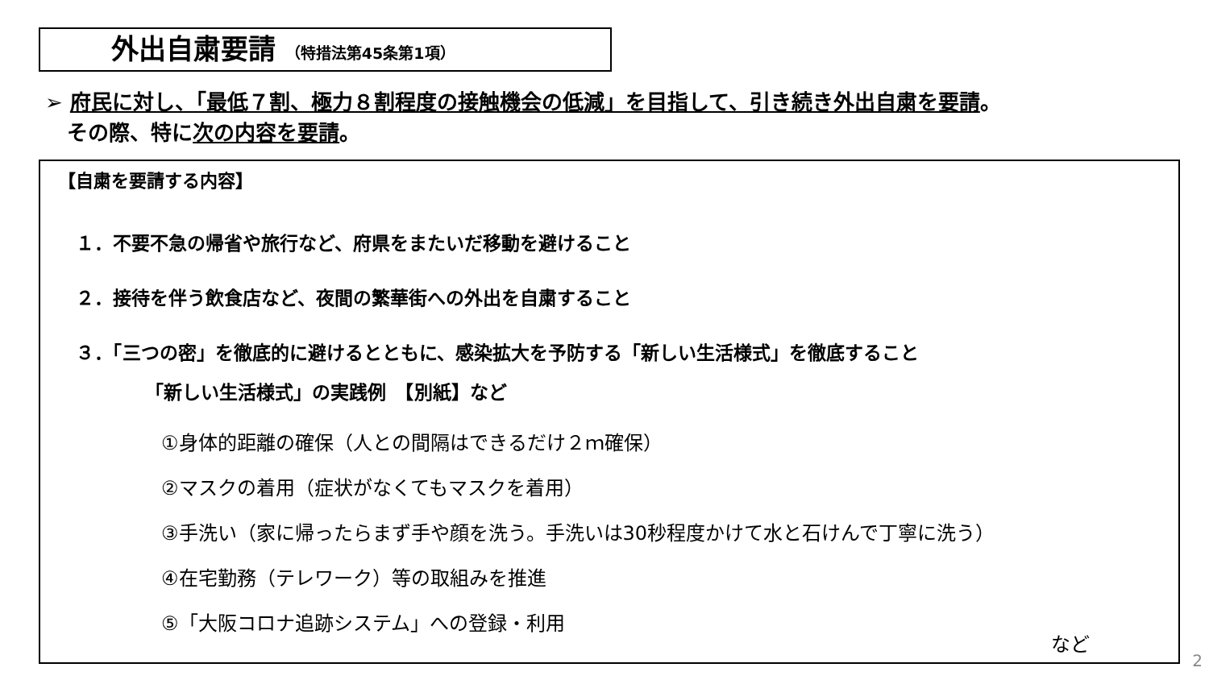外出自粛要請 （特措法第45条第1項）
➢ 府民に対し、「最低７割、極力８割程度の接触機会の低減」を目指して、引き続き外出自粛を要請。
その際、特に次の内容を要請。
【自粛を要請する内容】
１．不要不急の帰省や旅行など、府県をまたいだ移動を避けること
２．接待を伴う飲食店など、夜間の繁華街への外出を自粛すること
３．「三つの密」を徹底的に避けるとともに、感染拡大を予防する「新しい生活様式」を徹底すること
「新しい生活様式」の実践例　【別紙】など
①身体的距離の確保（人との間隔はできるだけ２ｍ確保）
②マスクの着用（症状がなくてもマスクを着用）
③手洗い（家に帰ったらまず手や顔を洗う。手洗いは30秒程度かけて水と石けんで丁寧に洗う）
④在宅勤務（テレワーク）等の取組みを推進
⑤「大阪コロナ追跡システム」への登録・利用
など
2